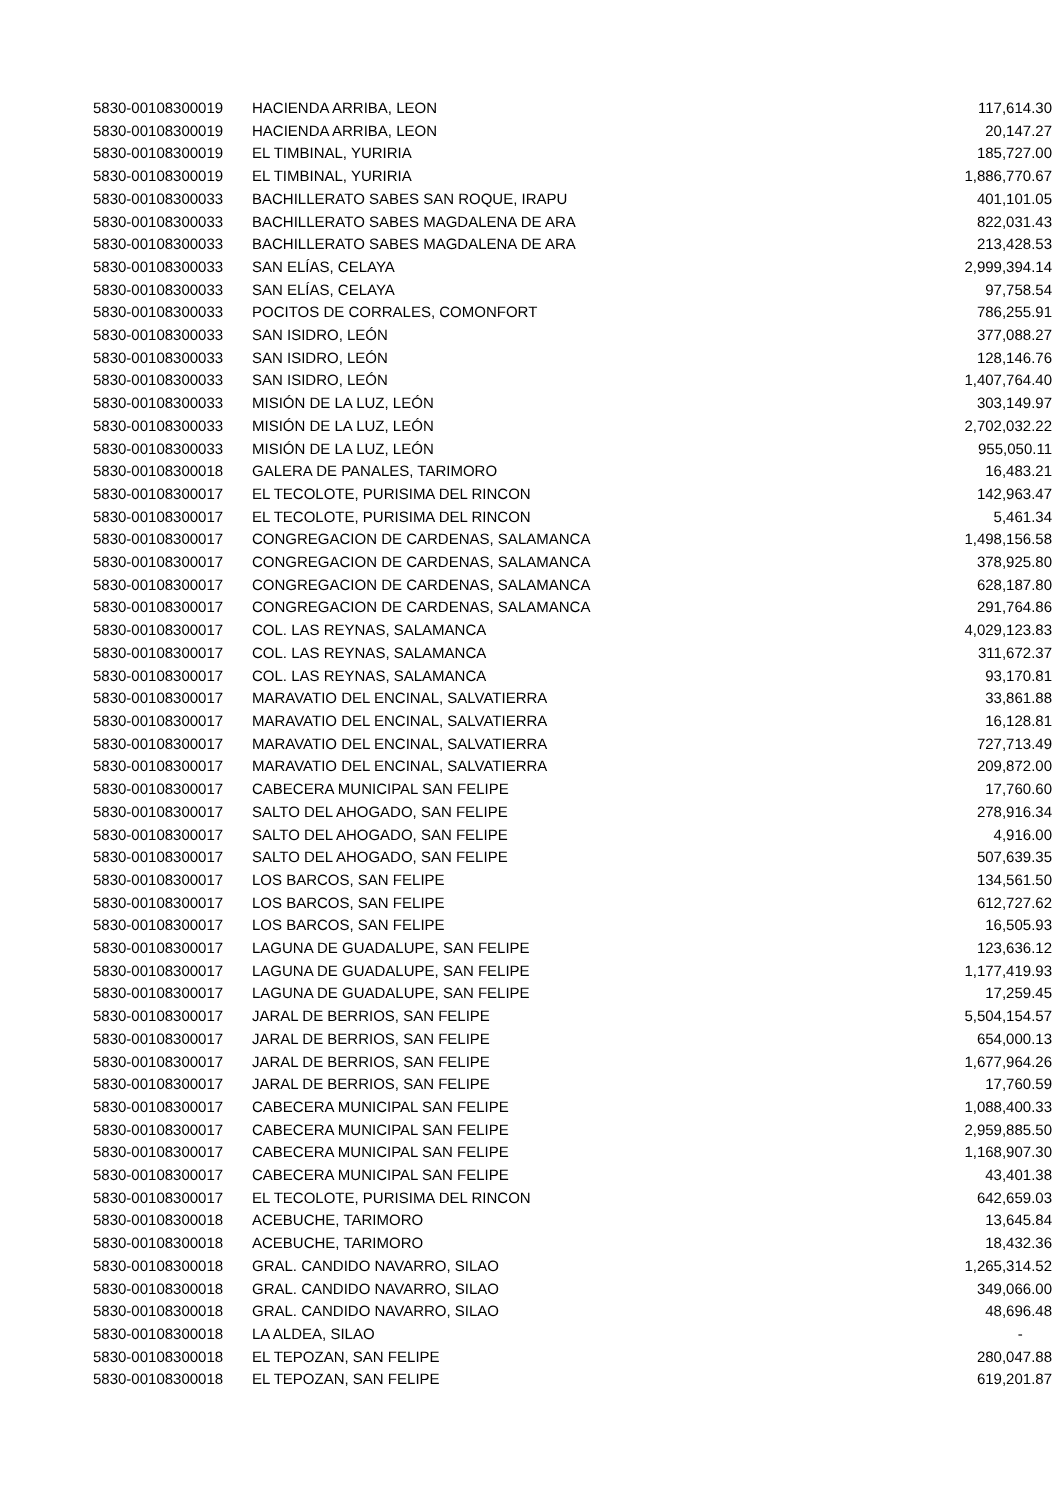| 5830-00108300019 | HACIENDA ARRIBA, LEON | 117,614.30 |
| 5830-00108300019 | HACIENDA ARRIBA, LEON | 20,147.27 |
| 5830-00108300019 | EL TIMBINAL, YURIRIA | 185,727.00 |
| 5830-00108300019 | EL TIMBINAL, YURIRIA | 1,886,770.67 |
| 5830-00108300033 | BACHILLERATO SABES SAN ROQUE, IRAPU | 401,101.05 |
| 5830-00108300033 | BACHILLERATO SABES MAGDALENA DE ARA | 822,031.43 |
| 5830-00108300033 | BACHILLERATO SABES MAGDALENA DE ARA | 213,428.53 |
| 5830-00108300033 | SAN ELÍAS, CELAYA | 2,999,394.14 |
| 5830-00108300033 | SAN ELÍAS, CELAYA | 97,758.54 |
| 5830-00108300033 | POCITOS DE CORRALES, COMONFORT | 786,255.91 |
| 5830-00108300033 | SAN ISIDRO, LEÓN | 377,088.27 |
| 5830-00108300033 | SAN ISIDRO, LEÓN | 128,146.76 |
| 5830-00108300033 | SAN ISIDRO, LEÓN | 1,407,764.40 |
| 5830-00108300033 | MISIÓN DE LA LUZ, LEÓN | 303,149.97 |
| 5830-00108300033 | MISIÓN DE LA LUZ, LEÓN | 2,702,032.22 |
| 5830-00108300033 | MISIÓN DE LA LUZ, LEÓN | 955,050.11 |
| 5830-00108300018 | GALERA DE PANALES, TARIMORO | 16,483.21 |
| 5830-00108300017 | EL TECOLOTE, PURISIMA DEL RINCON | 142,963.47 |
| 5830-00108300017 | EL TECOLOTE, PURISIMA DEL RINCON | 5,461.34 |
| 5830-00108300017 | CONGREGACION DE CARDENAS, SALAMANCA | 1,498,156.58 |
| 5830-00108300017 | CONGREGACION DE CARDENAS, SALAMANCA | 378,925.80 |
| 5830-00108300017 | CONGREGACION DE CARDENAS, SALAMANCA | 628,187.80 |
| 5830-00108300017 | CONGREGACION DE CARDENAS, SALAMANCA | 291,764.86 |
| 5830-00108300017 | COL. LAS REYNAS, SALAMANCA | 4,029,123.83 |
| 5830-00108300017 | COL. LAS REYNAS, SALAMANCA | 311,672.37 |
| 5830-00108300017 | COL. LAS REYNAS, SALAMANCA | 93,170.81 |
| 5830-00108300017 | MARAVATIO DEL ENCINAL, SALVATIERRA | 33,861.88 |
| 5830-00108300017 | MARAVATIO DEL ENCINAL, SALVATIERRA | 16,128.81 |
| 5830-00108300017 | MARAVATIO DEL ENCINAL, SALVATIERRA | 727,713.49 |
| 5830-00108300017 | MARAVATIO DEL ENCINAL, SALVATIERRA | 209,872.00 |
| 5830-00108300017 | CABECERA MUNICIPAL SAN FELIPE | 17,760.60 |
| 5830-00108300017 | SALTO DEL AHOGADO, SAN FELIPE | 278,916.34 |
| 5830-00108300017 | SALTO DEL AHOGADO, SAN FELIPE | 4,916.00 |
| 5830-00108300017 | SALTO DEL AHOGADO, SAN FELIPE | 507,639.35 |
| 5830-00108300017 | LOS BARCOS, SAN FELIPE | 134,561.50 |
| 5830-00108300017 | LOS BARCOS, SAN FELIPE | 612,727.62 |
| 5830-00108300017 | LOS BARCOS, SAN FELIPE | 16,505.93 |
| 5830-00108300017 | LAGUNA DE GUADALUPE, SAN FELIPE | 123,636.12 |
| 5830-00108300017 | LAGUNA DE GUADALUPE, SAN FELIPE | 1,177,419.93 |
| 5830-00108300017 | LAGUNA DE GUADALUPE, SAN FELIPE | 17,259.45 |
| 5830-00108300017 | JARAL DE BERRIOS, SAN FELIPE | 5,504,154.57 |
| 5830-00108300017 | JARAL DE BERRIOS, SAN FELIPE | 654,000.13 |
| 5830-00108300017 | JARAL DE BERRIOS, SAN FELIPE | 1,677,964.26 |
| 5830-00108300017 | JARAL DE BERRIOS, SAN FELIPE | 17,760.59 |
| 5830-00108300017 | CABECERA MUNICIPAL SAN FELIPE | 1,088,400.33 |
| 5830-00108300017 | CABECERA MUNICIPAL SAN FELIPE | 2,959,885.50 |
| 5830-00108300017 | CABECERA MUNICIPAL SAN FELIPE | 1,168,907.30 |
| 5830-00108300017 | CABECERA MUNICIPAL SAN FELIPE | 43,401.38 |
| 5830-00108300017 | EL TECOLOTE, PURISIMA DEL RINCON | 642,659.03 |
| 5830-00108300018 | ACEBUCHE, TARIMORO | 13,645.84 |
| 5830-00108300018 | ACEBUCHE, TARIMORO | 18,432.36 |
| 5830-00108300018 | GRAL. CANDIDO NAVARRO, SILAO | 1,265,314.52 |
| 5830-00108300018 | GRAL. CANDIDO NAVARRO, SILAO | 349,066.00 |
| 5830-00108300018 | GRAL. CANDIDO NAVARRO, SILAO | 48,696.48 |
| 5830-00108300018 | LA ALDEA, SILAO | - |
| 5830-00108300018 | EL TEPOZAN, SAN FELIPE | 280,047.88 |
| 5830-00108300018 | EL TEPOZAN, SAN FELIPE | 619,201.87 |